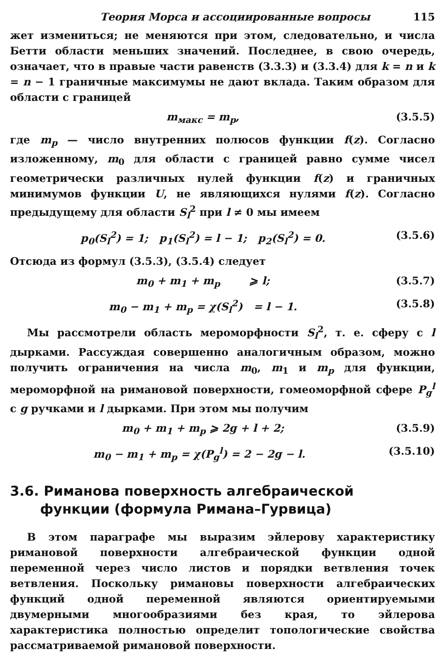Теория Морса и ассоциированные вопросы 115
жет измениться; не меняются при этом, следовательно, и числа Бетти области меньших значений. Последнее, в свою очередь, означает, что в правые части равенств (3.3.3) и (3.3.4) для k = n и k = n − 1 граничные максимумы не дают вклада. Таким образом для области с границей
m<sub>макс</sub> = m<sub>p</sub>, (3.5.5)
где m<sub>p</sub> — число внутренних полюсов функции f(z). Согласно изложенному, m<sub>0</sub> для области с границей равно сумме чисел геометрически различных нулей функции f(z) и граничных минимумов функции U, не являющихся нулями f(z). Согласно предыдущему для области S<sub>l</sub><sup>2</sup> при l ≠ 0 мы имеем
p<sub>0</sub>(S<sub>l</sub><sup>2</sup>) = 1; p<sub>1</sub>(S<sub>l</sub><sup>2</sup>) = l − 1; p<sub>2</sub>(S<sub>l</sub><sup>2</sup>) = 0. (3.5.6)
Отсюда из формул (3.5.3), (3.5.4) следует
m<sub>0</sub> + m<sub>1</sub> + m<sub>p</sub> ⩾ l; (3.5.7)
m<sub>0</sub> − m<sub>1</sub> + m<sub>p</sub> = χ(S<sub>l</sub><sup>2</sup>) = l − 1. (3.5.8)
Мы рассмотрели область мероморфности S<sub>l</sub><sup>2</sup>, т. е. сферу с l дырками. Рассуждая совершенно аналогичным образом, можно получить ограничения на числа m<sub>0</sub>, m<sub>1</sub> и m<sub>p</sub> для функции, мероморфной на римановой поверхности, гомеоморфной сфере P<sub>g</sub><sup>l</sup> с g ручками и l дырками. При этом мы получим
m<sub>0</sub> + m<sub>1</sub> + m<sub>p</sub> ⩾ 2g + l + 2; (3.5.9)
m<sub>0</sub> − m<sub>1</sub> + m<sub>p</sub> = χ(P<sub>g</sub><sup>l</sup>) = 2 − 2g − l. (3.5.10)
3.6. Риманова поверхность алгебраической
функции (формула Римана–Гурвица)
В этом параграфе мы выразим эйлерову характеристику римановой поверхности алгебраической функции одной переменной через число листов и порядки ветвления точек ветвления. Поскольку римановы поверхности алгебраических функций одной переменной являются ориентируемыми двумерными многообразиями без края, то эйлерова характеристика полностью определит топологические свойства рассматриваемой римановой поверхности.